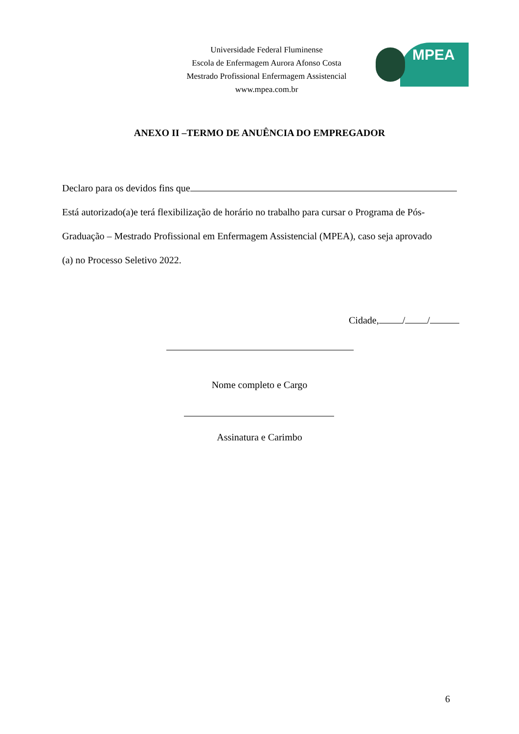Universidade Federal Fluminense
Escola de Enfermagem Aurora Afonso Costa
Mestrado Profissional Enfermagem Assistencial
www.mpea.com.br
MPEA
ANEXO II –TERMO DE ANUÊNCIA DO EMPREGADOR
Declaro para os devidos fins que
Está autorizado(a)e terá flexibilização de horário no trabalho para cursar o Programa de Pós-
Graduação – Mestrado Profissional em Enfermagem Assistencial (MPEA), caso seja aprovado
(a) no Processo Seletivo 2022.
Cidade, / /
Nome completo e Cargo
Assinatura e Carimbo
6